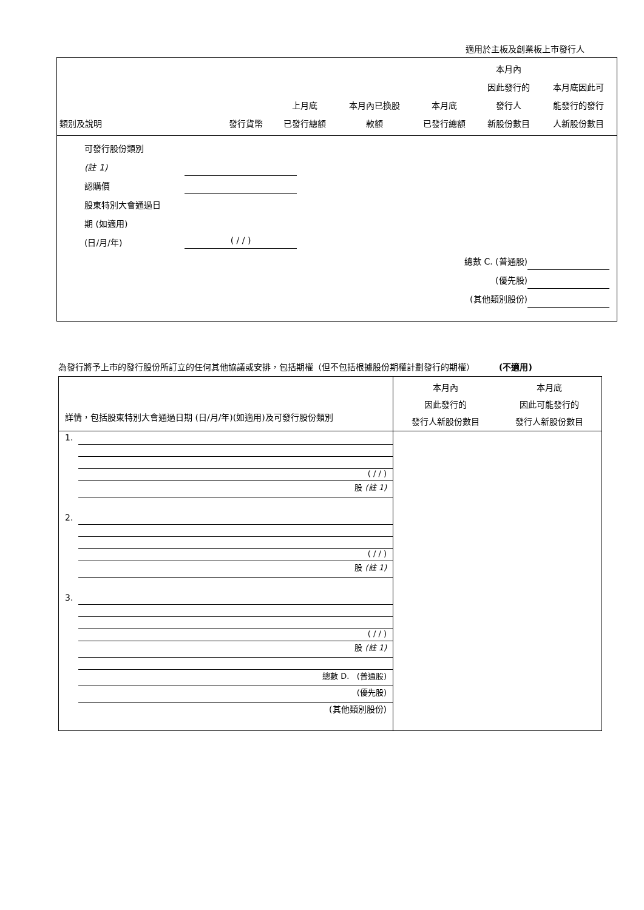適用於主板及創業板上市發行人
| 類別及說明 | 發行貨幣 | 上月底 已發行總額 | 本月內已換股 款額 | 本月底 已發行總額 | 本月內 因此發行的 發行人 新股份數目 | 本月底因此可 能發行的發行 人新股份數目 |
| --- | --- | --- | --- | --- | --- | --- |
| 可發行股份類別 (註 1) 認購價 股東特別大會通過日 期 (如適用) (日/月/年) ( / / ) 總數 C. (普通股) (優先股) (其他類別股份) | | | | | | |
為發行將予上市的發行股份所訂立的任何其他協議或安排，包括期權（但不包括根據股份期權計劃發行的期權） (不適用)
| 詳情，包括股東特別大會通過日期 (日/月/年)(如適用)及可發行股份類別 | 本月內 因此發行的 發行人新股份數目 | 本月底 因此可能發行的 發行人新股份數目 |
| 1. ( / / ) 股 (註 1) | | |
| 2. ( / / ) 股 (註 1) | | |
| 3. ( / / ) 股 (註 1) | | |
| 總數 D. (普通股) (優先股) (其他類別股份) | | |